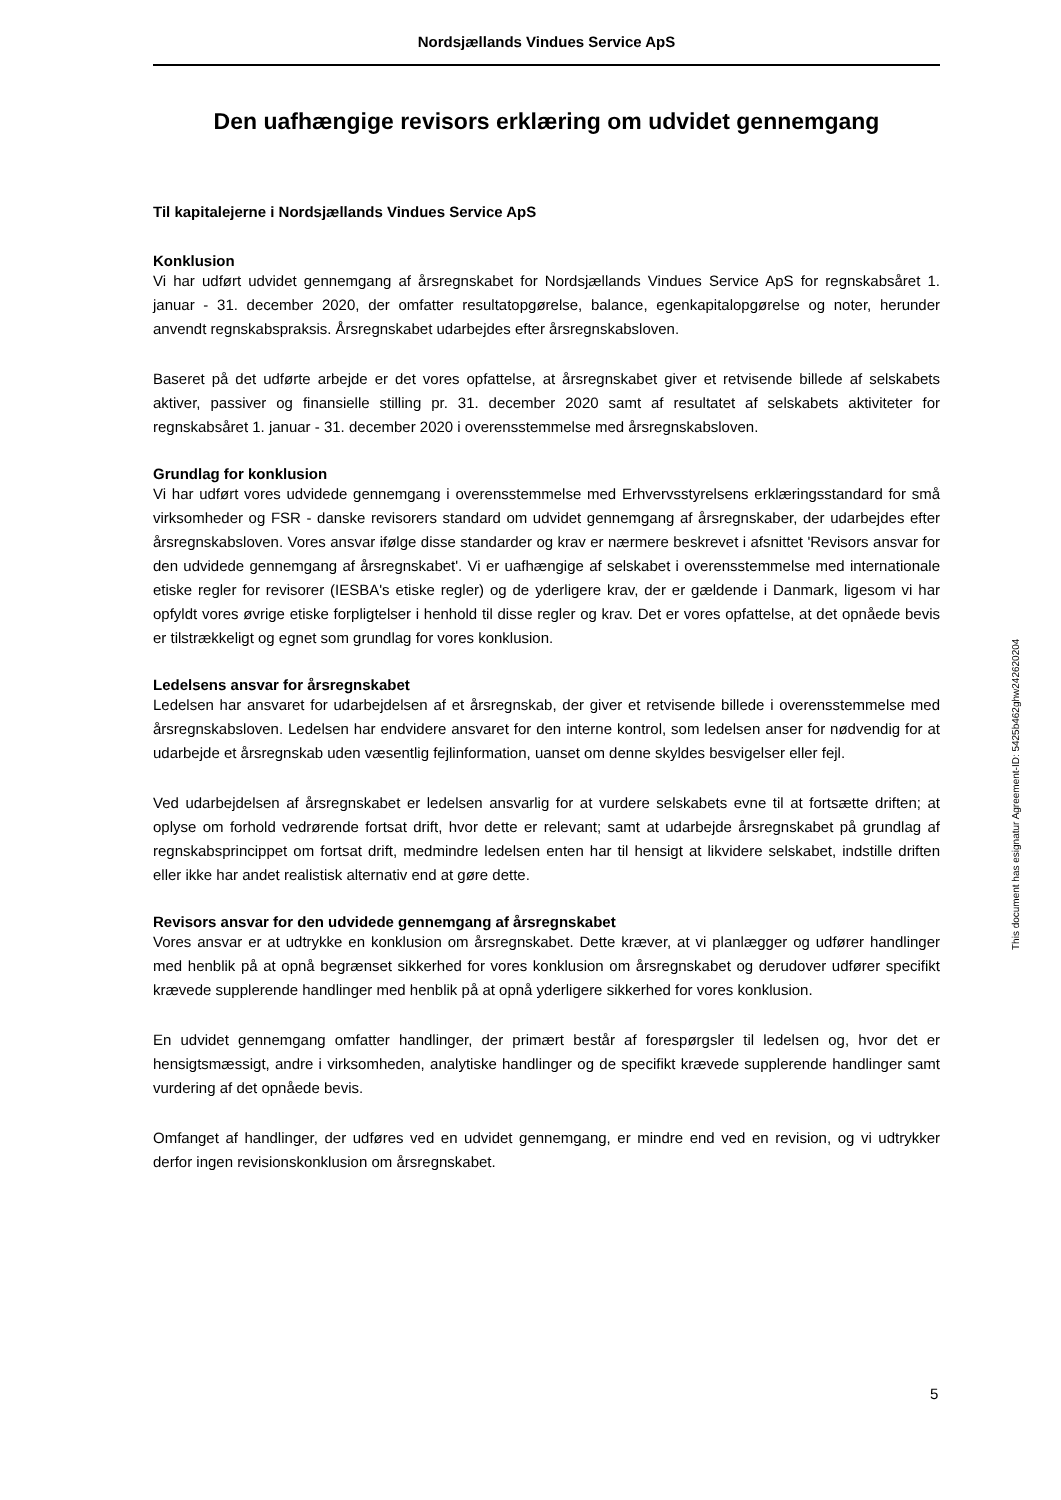Nordsjællands Vindues Service ApS
Den uafhængige revisors erklæring om udvidet gennemgang
Til kapitalejerne i Nordsjællands Vindues Service ApS
Konklusion
Vi har udført udvidet gennemgang af årsregnskabet for Nordsjællands Vindues Service ApS for regnskabsåret 1. januar - 31. december 2020, der omfatter resultatopgørelse, balance, egenkapitalopgørelse og noter, herunder anvendt regnskabspraksis. Årsregnskabet udarbejdes efter årsregnskabsloven.
Baseret på det udførte arbejde er det vores opfattelse, at årsregnskabet giver et retvisende billede af selskabets aktiver, passiver og finansielle stilling pr. 31. december 2020 samt af resultatet af selskabets aktiviteter for regnskabsåret 1. januar - 31. december 2020 i overensstemmelse med årsregnskabsloven.
Grundlag for konklusion
Vi har udført vores udvidede gennemgang i overensstemmelse med Erhvervsstyrelsens erklæringsstandard for små virksomheder og FSR - danske revisorers standard om udvidet gennemgang af årsregnskaber, der udarbejdes efter årsregnskabsloven. Vores ansvar ifølge disse standarder og krav er nærmere beskrevet i afsnittet 'Revisors ansvar for den udvidede gennemgang af årsregnskabet'. Vi er uafhængige af selskabet i overensstemmelse med internationale etiske regler for revisorer (IESBA's etiske regler) og de yderligere krav, der er gældende i Danmark, ligesom vi har opfyldt vores øvrige etiske forpligtelser i henhold til disse regler og krav. Det er vores opfattelse, at det opnåede bevis er tilstrækkeligt og egnet som grundlag for vores konklusion.
Ledelsens ansvar for årsregnskabet
Ledelsen har ansvaret for udarbejdelsen af et årsregnskab, der giver et retvisende billede i overensstemmelse med årsregnskabsloven. Ledelsen har endvidere ansvaret for den interne kontrol, som ledelsen anser for nødvendig for at udarbejde et årsregnskab uden væsentlig fejlinformation, uanset om denne skyldes besvigelser eller fejl.
Ved udarbejdelsen af årsregnskabet er ledelsen ansvarlig for at vurdere selskabets evne til at fortsætte driften; at oplyse om forhold vedrørende fortsat drift, hvor dette er relevant; samt at udarbejde årsregnskabet på grundlag af regnskabsprincippet om fortsat drift, medmindre ledelsen enten har til hensigt at likvidere selskabet, indstille driften eller ikke har andet realistisk alternativ end at gøre dette.
Revisors ansvar for den udvidede gennemgang af årsregnskabet
Vores ansvar er at udtrykke en konklusion om årsregnskabet. Dette kræver, at vi planlægger og udfører handlinger med henblik på at opnå begrænset sikkerhed for vores konklusion om årsregnskabet og derudover udfører specifikt krævede supplerende handlinger med henblik på at opnå yderligere sikkerhed for vores konklusion.
En udvidet gennemgang omfatter handlinger, der primært består af forespørgsler til ledelsen og, hvor det er hensigtsmæssigt, andre i virksomheden, analytiske handlinger og de specifikt krævede supplerende handlinger samt vurdering af det opnåede bevis.
Omfanget af handlinger, der udføres ved en udvidet gennemgang, er mindre end ved en revision, og vi udtrykker derfor ingen revisionskonklusion om årsregnskabet.
This document has esignatur Agreement-ID: 5425b462ghw242620204
5